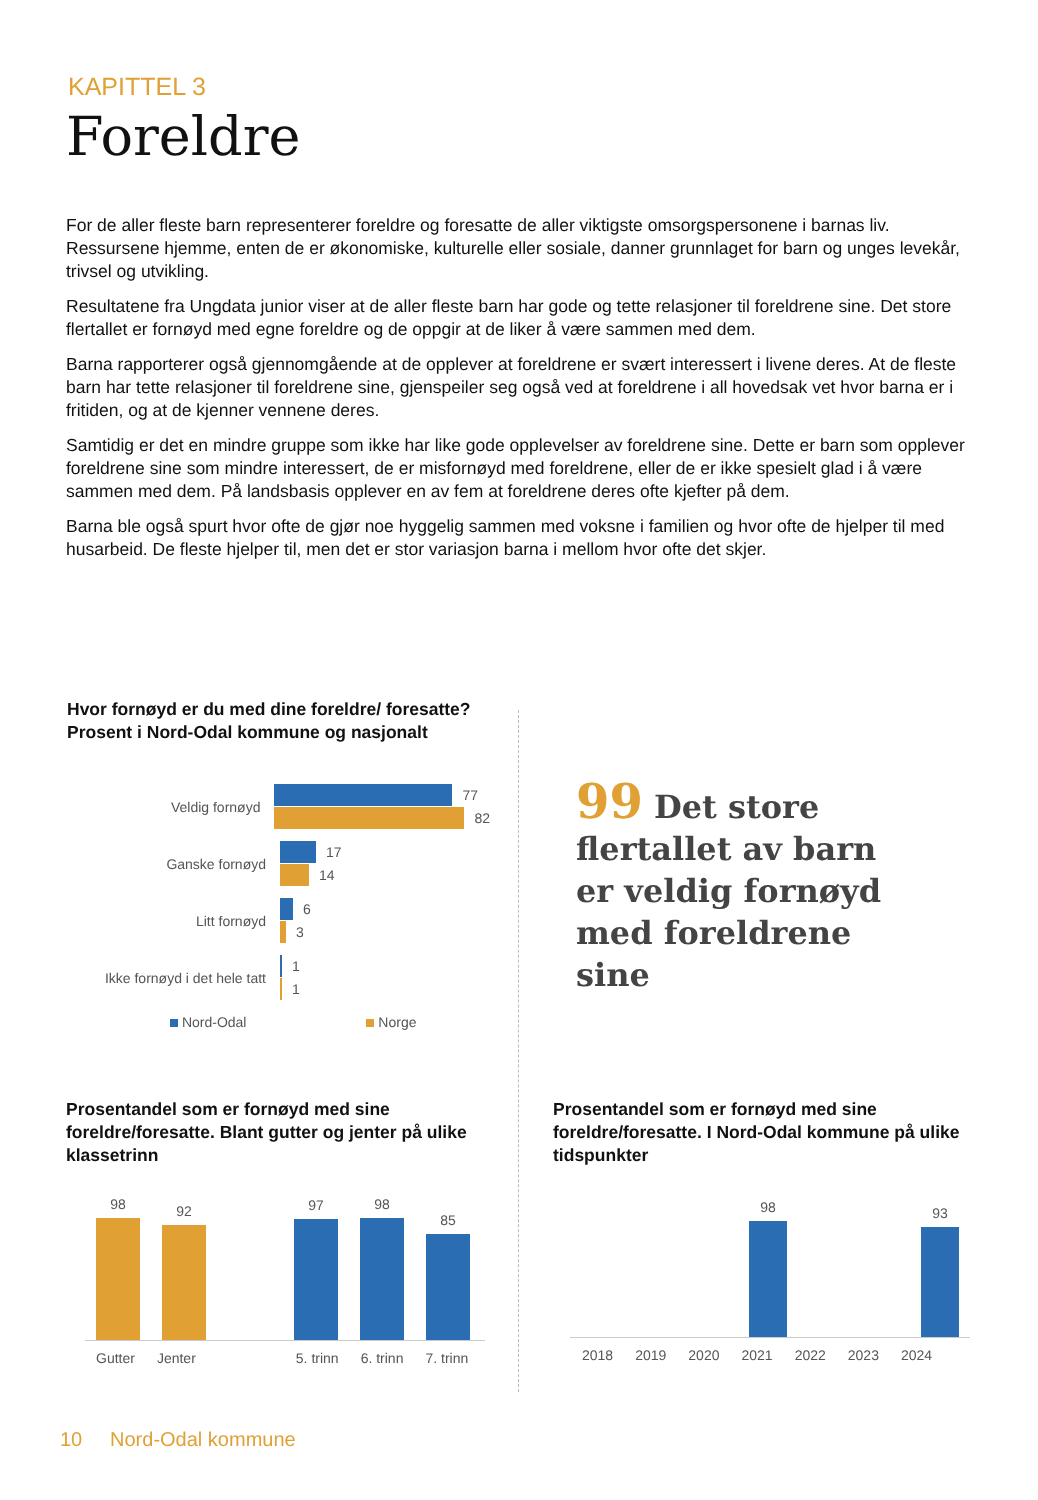KAPITTEL 3
Foreldre
For de aller fleste barn representerer foreldre og foresatte de aller viktigste omsorgspersonene i barnas liv. Ressursene hjemme, enten de er økonomiske, kulturelle eller sosiale, danner grunnlaget for barn og unges levekår, trivsel og utvikling.
Resultatene fra Ungdata junior viser at de aller fleste barn har gode og tette relasjoner til foreldrene sine. Det store flertallet er fornøyd med egne foreldre og de oppgir at de liker å være sammen med dem.
Barna rapporterer også gjennomgående at de opplever at foreldrene er svært interessert i livene deres. At de fleste barn har tette relasjoner til foreldrene sine, gjenspeiler seg også ved at foreldrene i all hovedsak vet hvor barna er i fritiden, og at de kjenner vennene deres.
Samtidig er det en mindre gruppe som ikke har like gode opplevelser av foreldrene sine. Dette er barn som opplever foreldrene sine som mindre interessert, de er misfornøyd med foreldrene, eller de er ikke spesielt glad i å være sammen med dem. På landsbasis opplever en av fem at foreldrene deres ofte kjefter på dem.
Barna ble også spurt hvor ofte de gjør noe hyggelig sammen med voksne i familien og hvor ofte de hjelper til med husarbeid. De fleste hjelper til, men det er stor variasjon barna i mellom hvor ofte det skjer.
Hvor fornøyd er du med dine foreldre/ foresatte? Prosent i Nord-Odal kommune og nasjonalt
Veldig fornøyd
77
82
Ganske fornøyd
17
14
Litt fornøyd
6
3
Ikke fornøyd i det hele tatt
1
1
Nord-Odal Norge
99 Det store flertallet av barn er veldig fornøyd med foreldrene sine
Prosentandel som er fornøyd med sine foreldre/foresatte. Blant gutter og jenter på ulike klassetrinn
98
92
97
98
85
Gutter Jenter 5. trinn 6. trinn 7. trinn
Prosentandel som er fornøyd med sine foreldre/foresatte. I Nord-Odal kommune på ulike tidspunkter
98
93
2018 2019 2020 2021 2022 2023 2024
10 Nord-Odal kommune